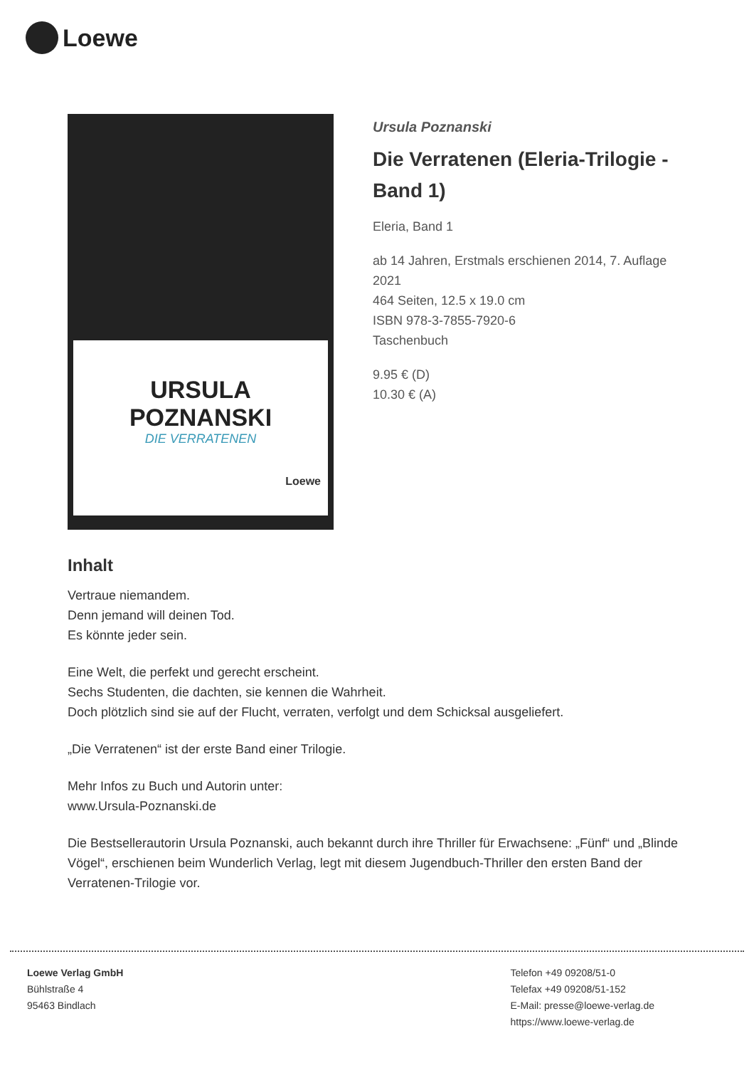Loewe
URSULA
POZNANSKI
DIE VERRATENEN
Loewe
Ursula Poznanski
Die Verratenen (Eleria-Trilogie - Band 1)
Eleria, Band 1
ab 14 Jahren, Erstmals erschienen 2014, 7. Auflage 2021
464 Seiten, 12.5 x 19.0 cm
ISBN 978-3-7855-7920-6
Taschenbuch
9.95 € (D)
10.30 € (A)
Inhalt
Vertraue niemandem.
Denn jemand will deinen Tod.
Es könnte jeder sein.
Eine Welt, die perfekt und gerecht erscheint.
Sechs Studenten, die dachten, sie kennen die Wahrheit.
Doch plötzlich sind sie auf der Flucht, verraten, verfolgt und dem Schicksal ausgeliefert.
„Die Verratenen“ ist der erste Band einer Trilogie.
Mehr Infos zu Buch und Autorin unter:
www.Ursula-Poznanski.de
Die Bestsellerautorin Ursula Poznanski, auch bekannt durch ihre Thriller für Erwachsene: „Fünf“ und „Blinde Vögel“, erschienen beim Wunderlich Verlag, legt mit diesem Jugendbuch-Thriller den ersten Band der Verratenen-Trilogie vor.
Loewe Verlag GmbH
Bühlstraße 4
95463 Bindlach
Telefon +49 09208/51-0
Telefax +49 09208/51-152
E-Mail: presse@loewe-verlag.de
https://www.loewe-verlag.de